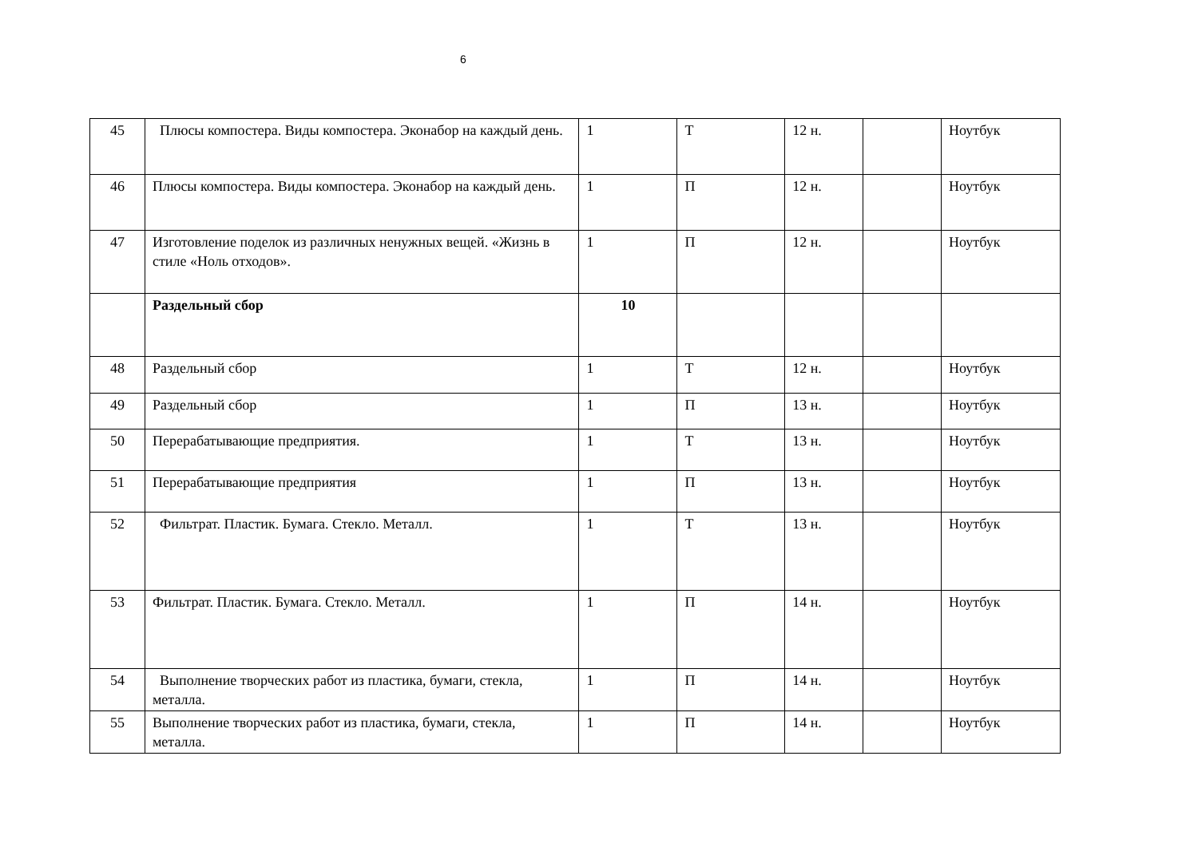6
| 45 | Плюсы компостера. Виды компостера. Эконабор на каждый день. | 1 | Т | 12 н. | | Ноутбук |
| 46 | Плюсы компостера. Виды компостера. Эконабор на каждый день. | 1 | П | 12 н. | | Ноутбук |
| 47 | Изготовление поделок из различных ненужных вещей. «Жизнь в стиле «Ноль отходов». | 1 | П | 12 н. | | Ноутбук |
| | Раздельный сбор | 10 | | | | |
| 48 | Раздельный сбор | 1 | Т | 12 н. | | Ноутбук |
| 49 | Раздельный сбор | 1 | П | 13 н. | | Ноутбук |
| 50 | Перерабатывающие предприятия. | 1 | Т | 13 н. | | Ноутбук |
| 51 | Перерабатывающие предприятия | 1 | П | 13 н. | | Ноутбук |
| 52 | Фильтрат. Пластик. Бумага. Стекло. Металл. | 1 | Т | 13 н. | | Ноутбук |
| 53 | Фильтрат. Пластик. Бумага. Стекло. Металл. | 1 | П | 14 н. | | Ноутбук |
| 54 | Выполнение творческих работ из пластика, бумаги, стекла, металла. | 1 | П | 14 н. | | Ноутбук |
| 55 | Выполнение творческих работ из пластика, бумаги, стекла, металла. | 1 | П | 14 н. | | Ноутбук |